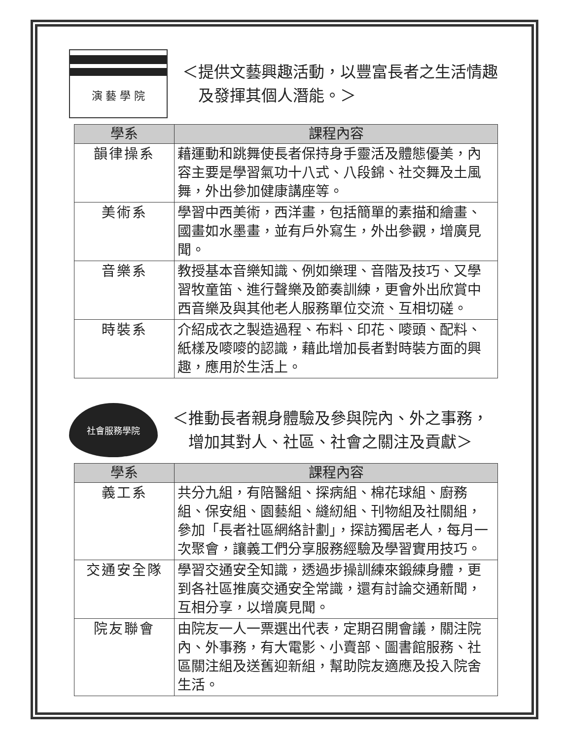演 藝 學 院
＜提供文藝興趣活動，以豐富長者之生活情趣
　及發揮其個人潛能。＞
| 學系 | 課程內容 |
| --- | --- |
| 韻律操系 | 藉運動和跳舞使長者保持身手靈活及體態優美，內容主要是學習氣功十八式、八段錦、社交舞及土風舞，外出參加健康講座等。 |
| 美術系 | 學習中西美術，西洋畫，包括簡單的素描和繪畫、國畫如水墨畫，並有戶外寫生，外出參觀，增廣見聞。 |
| 音樂系 | 教授基本音樂知識、例如樂理、音階及技巧、又學習牧童笛、進行聲樂及節奏訓練，更會外出欣賞中西音樂及與其他老人服務單位交流、互相切磋。 |
| 時裝系 | 介紹成衣之製造過程、布料、印花、嘜頭、配料、紙樣及嘜嘜的認識，藉此增加長者對時裝方面的興趣，應用於生活上。 |
社會服務學院
＜推動長者親身體驗及參與院內、外之事務，
　增加其對人、社區、社會之關注及貢獻＞
| 學系 | 課程內容 |
| --- | --- |
| 義工系 | 共分九組，有陪醫組、探病組、棉花球組、廚務組、保安組、園藝組、縫紉組、刊物組及社關組，參加「長者社區網絡計劃」，探訪獨居老人，每月一次聚會，讓義工們分享服務經驗及學習實用技巧。 |
| 交通安全隊 | 學習交通安全知識，透過步操訓練來鍛練身體，更到各社區推廣交通安全常識，還有討論交通新聞，互相分享，以增廣見聞。 |
| 院友聯會 | 由院友一人一票選出代表，定期召開會議，關注院內、外事務，有大電影、小賣部、圖書館服務、社區關注組及送舊迎新組，幫助院友適應及投入院舍生活。 |